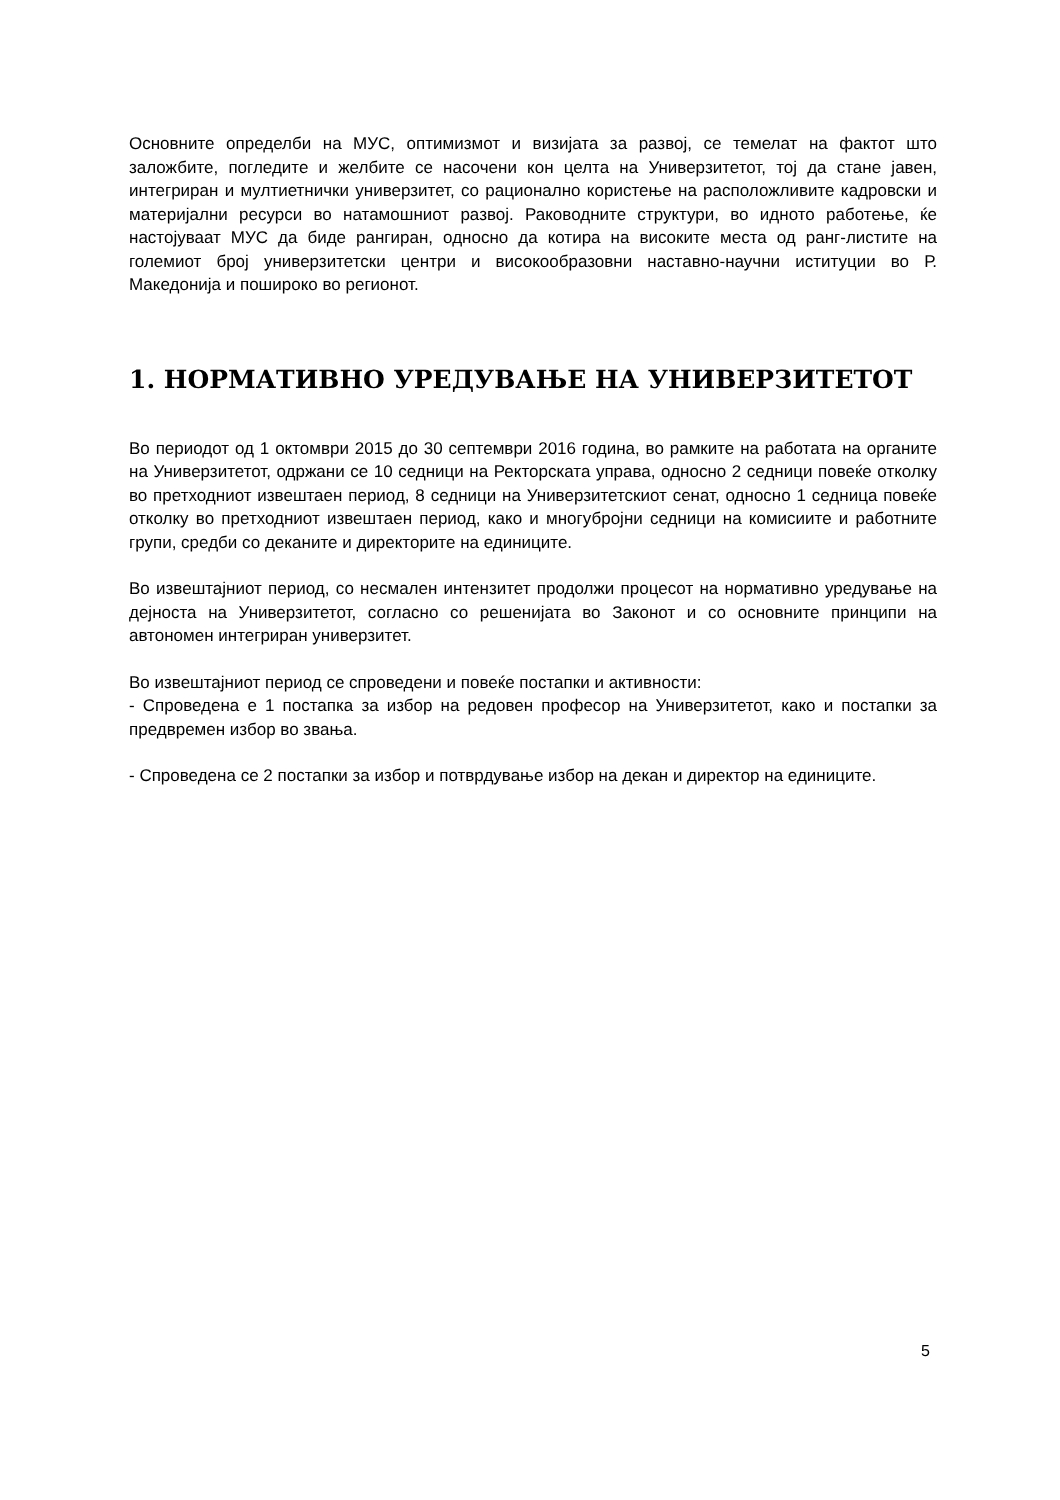Основните определби на МУС, оптимизмот и визијата за развој, се темелат на фактот што заложбите, погледите и желбите се насочени кон целта на Универзитетот, тој да стане јавен, интегриран и мултиетнички универзитет, со рационално користење на расположливите кадровски и материјални ресурси во натамошниот развој. Раководните структури, во идното работење, ќе настојуваат МУС да биде рангиран, односно да котира на високите места од ранг-листите на големиот број универзитетски центри и високообразовни наставно-научни иституции во Р. Македонија и пошироко во регионот.
1. НОРМАТИВНО УРЕДУВАЊЕ НА УНИВЕРЗИТЕТОТ
Во периодот од 1 октомври 2015 до 30 септември 2016 година, во рамките на работата на органите на Универзитетот, одржани се 10 седници на Ректорската управа, односно 2 седници повеќе отколку во претходниот извештаен период, 8 седници на Универзитетскиот сенат, односно 1 седница повеќе отколку во претходниот извештаен период, како и многубројни седници на комисиите и работните групи, средби со деканите и директорите на единиците.
Во извештајниот период, со несмален интензитет продолжи процесот на нормативно уредување на дејноста на Универзитетот, согласно со решенијата во Законот и со основните принципи на автономен интегриран универзитет.
Во извештајниот период се спроведени и повеќе постапки и активности:
- Спроведена е 1 постапка за избор на редовен професор на Универзитетот, како и постапки за предвремен избор во звања.
- Спроведена се 2 постапки за избор и потврдување избор на декан и директор на единиците.
5